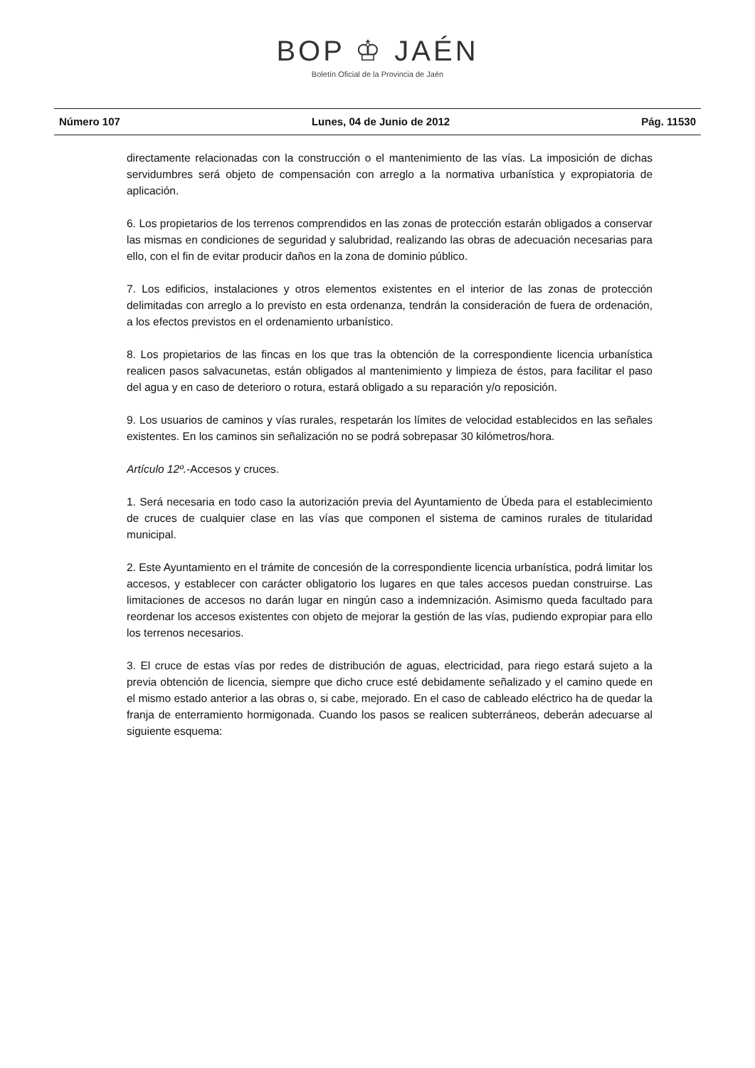BOP ♔ JAÉN
Boletín Oficial de la Provincia de Jaén
Número 107 Lunes, 04 de Junio de 2012 Pág. 11530
directamente relacionadas con la construcción o el mantenimiento de las vías. La imposición de dichas servidumbres será objeto de compensación con arreglo a la normativa urbanística y expropiatoria de aplicación.
6. Los propietarios de los terrenos comprendidos en las zonas de protección estarán obligados a conservar las mismas en condiciones de seguridad y salubridad, realizando las obras de adecuación necesarias para ello, con el fin de evitar producir daños en la zona de dominio público.
7. Los edificios, instalaciones y otros elementos existentes en el interior de las zonas de protección delimitadas con arreglo a lo previsto en esta ordenanza, tendrán la consideración de fuera de ordenación, a los efectos previstos en el ordenamiento urbanístico.
8. Los propietarios de las fincas en los que tras la obtención de la correspondiente licencia urbanística realicen pasos salvacunetas, están obligados al mantenimiento y limpieza de éstos, para facilitar el paso del agua y en caso de deterioro o rotura, estará obligado a su reparación y/o reposición.
9. Los usuarios de caminos y vías rurales, respetarán los límites de velocidad establecidos en las señales existentes. En los caminos sin señalización no se podrá sobrepasar 30 kilómetros/hora.
Artículo 12º.-Accesos y cruces.
1. Será necesaria en todo caso la autorización previa del Ayuntamiento de Úbeda para el establecimiento de cruces de cualquier clase en las vías que componen el sistema de caminos rurales de titularidad municipal.
2. Este Ayuntamiento en el trámite de concesión de la correspondiente licencia urbanística, podrá limitar los accesos, y establecer con carácter obligatorio los lugares en que tales accesos puedan construirse. Las limitaciones de accesos no darán lugar en ningún caso a indemnización. Asimismo queda facultado para reordenar los accesos existentes con objeto de mejorar la gestión de las vías, pudiendo expropiar para ello los terrenos necesarios.
3. El cruce de estas vías por redes de distribución de aguas, electricidad, para riego estará sujeto a la previa obtención de licencia, siempre que dicho cruce esté debidamente señalizado y el camino quede en el mismo estado anterior a las obras o, si cabe, mejorado. En el caso de cableado eléctrico ha de quedar la franja de enterramiento hormigonada. Cuando los pasos se realicen subterráneos, deberán adecuarse al siguiente esquema: